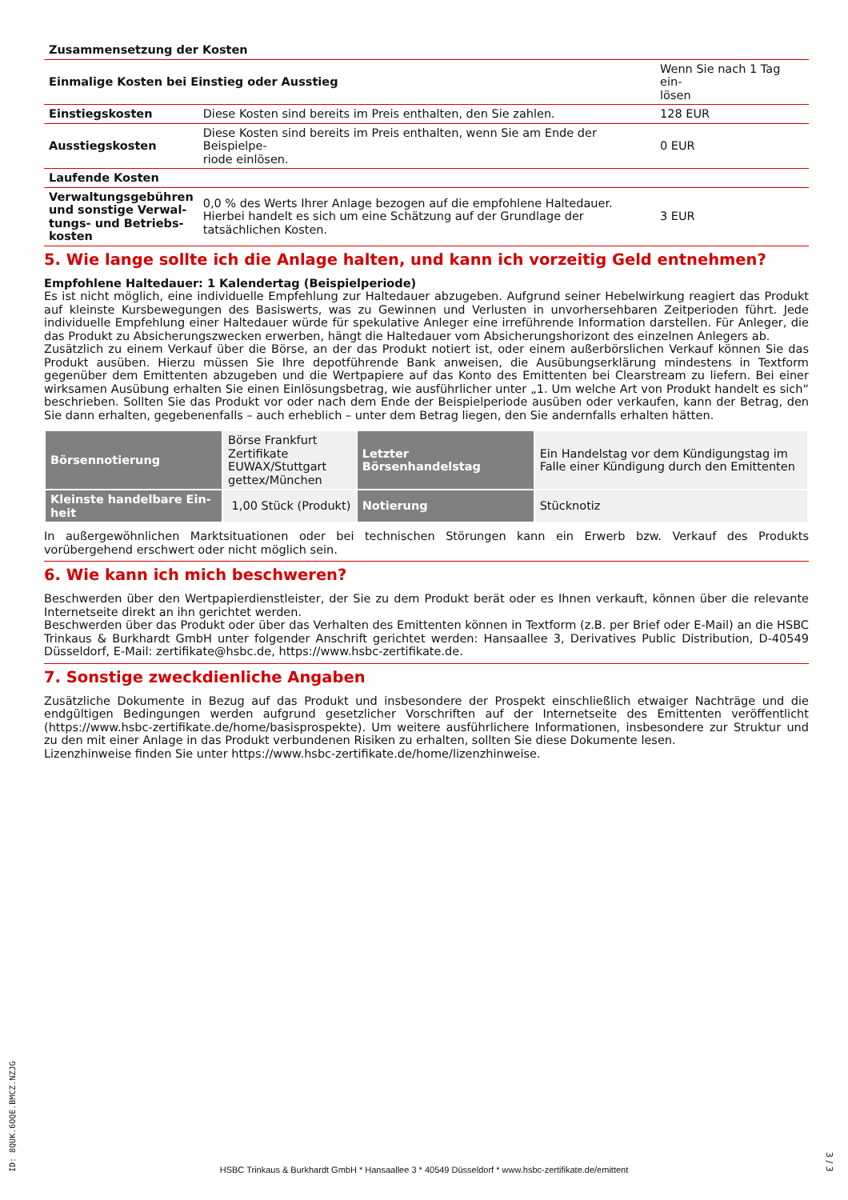| Zusammensetzung der Kosten | | |
| Einmalige Kosten bei Einstieg oder Ausstieg | | Wenn Sie nach 1 Tag ein- lösen |
| Einstiegskosten | Diese Kosten sind bereits im Preis enthalten, den Sie zahlen. | 128 EUR |
| Ausstiegskosten | Diese Kosten sind bereits im Preis enthalten, wenn Sie am Ende der Beispielpe- riode einlösen. | 0 EUR |
| Laufende Kosten | | |
| Verwaltungsgebühren und sonstige Verwal­tungs- und Betriebs­kosten | 0,0 % des Werts Ihrer Anlage bezogen auf die empfohlene Haltedauer. Hierbei handelt es sich um eine Schätzung auf der Grundlage der tatsächlichen Kosten. | 3 EUR |
5. Wie lange sollte ich die Anlage halten, und kann ich vorzeitig Geld entnehmen?
Empfohlene Haltedauer: 1 Kalendertag (Beispielperiode)
Es ist nicht möglich, eine individuelle Empfehlung zur Haltedauer abzugeben. Aufgrund seiner Hebelwirkung reagiert das Produkt auf kleinste Kursbewegungen des Basiswerts, was zu Gewinnen und Verlusten in unvorhersehbaren Zeitperioden führt. Jede individuelle Empfehlung einer Haltedauer würde für spekulative Anleger eine irreführende Information darstellen. Für Anleger, die das Produkt zu Absicherungszwecken erwerben, hängt die Haltedauer vom Absicherungshorizont des einzelnen Anlegers ab.
Zusätzlich zu einem Verkauf über die Börse, an der das Produkt notiert ist, oder einem außerbörslichen Verkauf können Sie das Produkt ausüben. Hierzu müssen Sie Ihre depotführende Bank anweisen, die Ausübungserklärung mindestens in Textform gegenüber dem Emittenten abzugeben und die Wertpapiere auf das Konto des Emittenten bei Clearstream zu liefern. Bei einer wirksamen Ausübung erhalten Sie einen Einlösungsbetrag, wie ausführlicher unter „1. Um welche Art von Produkt handelt es sich“ beschrieben. Sollten Sie das Produkt vor oder nach dem Ende der Beispielperiode ausüben oder verkaufen, kann der Betrag, den Sie dann erhalten, gegebenenfalls – auch erheblich – unter dem Betrag liegen, den Sie andernfalls erhalten hätten.
| Börsennotierung | Börse Frankfurt Zertifikate EUWAX/Stuttgart gettex/München | Letzter Börsenhandelstag | Ein Handelstag vor dem Kündi­gungstag im Falle einer Kündigung durch den Emittenten |
| Kleinste handelbare Ein­heit | 1,00 Stück (Produkt) | Notierung | Stücknotiz |
In außergewöhnlichen Marktsituationen oder bei technischen Störungen kann ein Erwerb bzw. Verkauf des Produkts vorübergehend erschwert oder nicht möglich sein.
6. Wie kann ich mich beschweren?
Beschwerden über den Wertpapierdienstleister, der Sie zu dem Produkt berät oder es Ihnen verkauft, können über die relevante Internetseite direkt an ihn gerichtet werden.
Beschwerden über das Produkt oder über das Verhalten des Emittenten können in Textform (z.B. per Brief oder E-Mail) an die HSBC Trinkaus & Burkhardt GmbH unter folgender Anschrift gerichtet werden: Hansaallee 3, Derivatives Public Distribution, D-40549 Düsseldorf, E-Mail: zertifikate@hsbc.de, https://www.hsbc-zertifikate.de.
7. Sonstige zweckdienliche Angaben
Zusätzliche Dokumente in Bezug auf das Produkt und insbesondere der Prospekt einschließlich etwaiger Nachträge und die endgültigen Bedingungen werden aufgrund gesetzlicher Vorschriften auf der Internetseite des Emittenten veröffentlicht (https://www.hsbc-zertifikate.de/home/basisprospekte). Um weitere ausführlichere Informationen, insbesondere zur Struktur und zu den mit einer Anlage in das Produkt verbundenen Risiken zu erhalten, sollten Sie diese Dokumente lesen.
Lizenzhinweise finden Sie unter https://www.hsbc-zertifikate.de/home/lizenzhinweise.
ID: 8QUK.6OQE.BMCZ.NZJG
HSBC Trinkaus & Burkhardt GmbH * Hansaallee 3 * 40549 Düsseldorf * www.hsbc-zertifikate.de/emittent
3 / 3